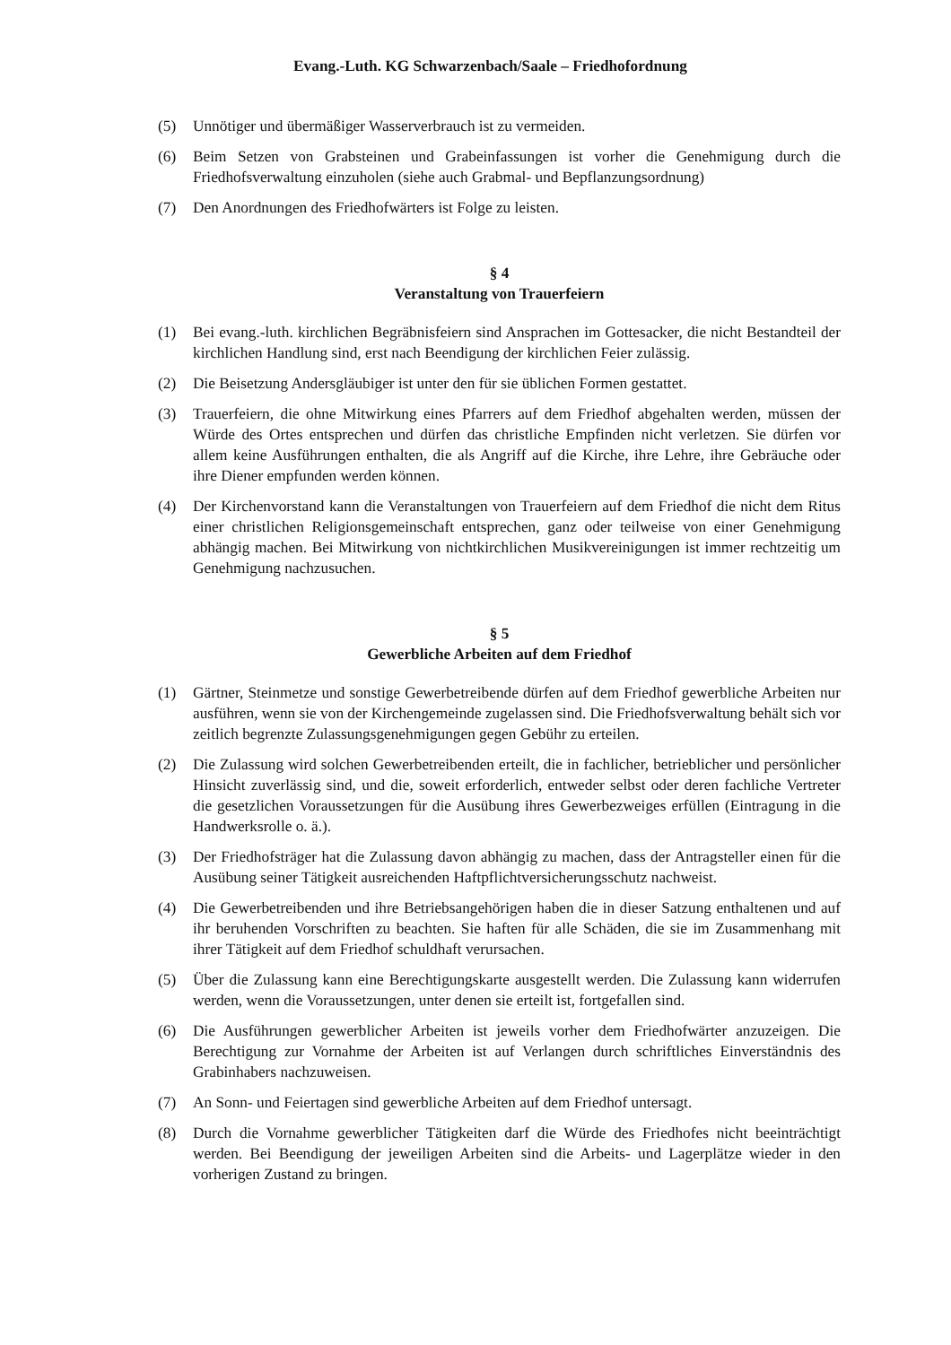Evang.-Luth. KG Schwarzenbach/Saale – Friedhofordnung
(5) Unnötiger und übermäßiger Wasserverbrauch ist zu vermeiden.
(6) Beim Setzen von Grabsteinen und Grabeinfassungen ist vorher die Genehmigung durch die Friedhofsverwaltung einzuholen (siehe auch Grabmal- und Bepflanzungsordnung)
(7) Den Anordnungen des Friedhofwärters ist Folge zu leisten.
§ 4
Veranstaltung von Trauerfeiern
(1) Bei evang.-luth. kirchlichen Begräbnisfeiern sind Ansprachen im Gottesacker, die nicht Bestandteil der kirchlichen Handlung sind, erst nach Beendigung der kirchlichen Feier zulässig.
(2) Die Beisetzung Andersgläubiger ist unter den für sie üblichen Formen gestattet.
(3) Trauerfeiern, die ohne Mitwirkung eines Pfarrers auf dem Friedhof abgehalten werden, müssen der Würde des Ortes entsprechen und dürfen das christliche Empfinden nicht verletzen. Sie dürfen vor allem keine Ausführungen enthalten, die als Angriff auf die Kirche, ihre Lehre, ihre Gebräuche oder ihre Diener empfunden werden können.
(4) Der Kirchenvorstand kann die Veranstaltungen von Trauerfeiern auf dem Friedhof die nicht dem Ritus einer christlichen Religionsgemeinschaft entsprechen, ganz oder teilweise von einer Genehmigung abhängig machen. Bei Mitwirkung von nichtkirchlichen Musikvereinigungen ist immer rechtzeitig um Genehmigung nachzusuchen.
§ 5
Gewerbliche Arbeiten auf dem Friedhof
(1) Gärtner, Steinmetze und sonstige Gewerbetreibende dürfen auf dem Friedhof gewerbliche Arbeiten nur ausführen, wenn sie von der Kirchengemeinde zugelassen sind. Die Friedhofsverwaltung behält sich vor zeitlich begrenzte Zulassungsgenehmigungen gegen Gebühr zu erteilen.
(2) Die Zulassung wird solchen Gewerbetreibenden erteilt, die in fachlicher, betrieblicher und persönlicher Hinsicht zuverlässig sind, und die, soweit erforderlich, entweder selbst oder deren fachliche Vertreter die gesetzlichen Voraussetzungen für die Ausübung ihres Gewerbezweiges erfüllen (Eintragung in die Handwerksrolle o. ä.).
(3) Der Friedhofsträger hat die Zulassung davon abhängig zu machen, dass der Antragsteller einen für die Ausübung seiner Tätigkeit ausreichenden Haftpflichtversicherungsschutz nachweist.
(4) Die Gewerbetreibenden und ihre Betriebsangehörigen haben die in dieser Satzung enthaltenen und auf ihr beruhenden Vorschriften zu beachten. Sie haften für alle Schäden, die sie im Zusammenhang mit ihrer Tätigkeit auf dem Friedhof schuldhaft verursachen.
(5) Über die Zulassung kann eine Berechtigungskarte ausgestellt werden. Die Zulassung kann widerrufen werden, wenn die Voraussetzungen, unter denen sie erteilt ist, fortgefallen sind.
(6) Die Ausführungen gewerblicher Arbeiten ist jeweils vorher dem Friedhofwärter anzuzeigen. Die Berechtigung zur Vornahme der Arbeiten ist auf Verlangen durch schriftliches Einverständnis des Grabinhabers nachzuweisen.
(7) An Sonn- und Feiertagen sind gewerbliche Arbeiten auf dem Friedhof untersagt.
(8) Durch die Vornahme gewerblicher Tätigkeiten darf die Würde des Friedhofes nicht beeinträchtigt werden. Bei Beendigung der jeweiligen Arbeiten sind die Arbeits- und Lagerplätze wieder in den vorherigen Zustand zu bringen.